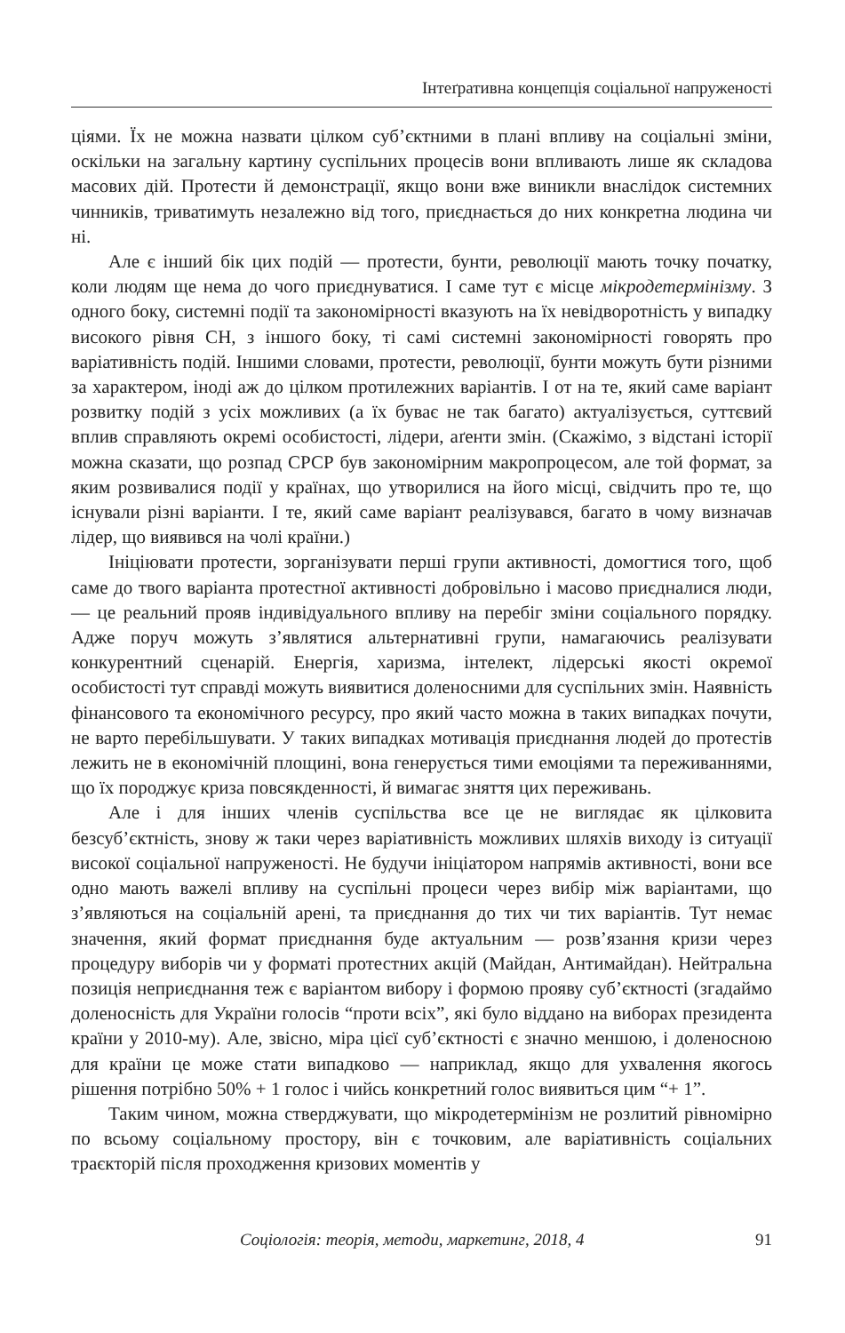Інтеґративна концепція соціальної напруженості
ціями. Їх не можна назвати цілком суб’єктними в плані впливу на соціальні зміни, оскільки на загальну картину суспільних процесів вони впливають лише як складова масових дій. Протести й демонстрації, якщо вони вже виникли внаслідок системних чинників, триватимуть незалежно від того, приєднається до них конкретна людина чи ні.
Але є інший бік цих подій — протести, бунти, революції мають точку початку, коли людям ще нема до чого приєднуватися. І саме тут є місце мікродетермінізму. З одного боку, системні події та закономірності вказують на їх невідворотність у випадку високого рівня СН, з іншого боку, ті самі системні закономірності говорять про варіативність подій. Іншими словами, протести, революції, бунти можуть бути різними за характером, іноді аж до цілком протилежних варіантів. І от на те, який саме варіант розвитку подій з усіх можливих (а їх буває не так багато) актуалізується, суттєвий вплив справляють окремі особистості, лідери, аґенти змін. (Скажімо, з відстані історії можна сказати, що розпад СРСР був закономірним макропроцесом, але той формат, за яким розвивалися події у країнах, що утворилися на його місці, свідчить про те, що існували різні варіанти. І те, який саме варіант реалізувався, багато в чому визначав лідер, що виявився на чолі країни.)
Ініціювати протести, зорганізувати перші групи активності, домогтися того, щоб саме до твого варіанта протестної активності добровільно і масово приєдналися люди, — це реальний прояв індивідуального впливу на перебіг зміни соціального порядку. Адже поруч можуть з’являтися альтернативні групи, намагаючись реалізувати конкурентний сценарій. Енергія, харизма, інтелект, лідерські якості окремої особистості тут справді можуть виявитися доленосними для суспільних змін. Наявність фінансового та економічного ресурсу, про який часто можна в таких випадках почути, не варто перебільшувати. У таких випадках мотивація приєднання людей до протестів лежить не в економічній площині, вона генерується тими емоціями та переживаннями, що їх породжує криза повсякденності, й вимагає зняття цих переживань.
Але і для інших членів суспільства все це не виглядає як цілковита безсуб’єктність, знову ж таки через варіативність можливих шляхів виходу із ситуації високої соціальної напруженості. Не будучи ініціатором напрямів активності, вони все одно мають важелі впливу на суспільні процеси через вибір між варіантами, що з’являються на соціальній арені, та приєднання до тих чи тих варіантів. Тут немає значення, який формат приєднання буде актуальним — розв’язання кризи через процедуру виборів чи у форматі протестних акцій (Майдан, Антимайдан). Нейтральна позиція неприєднання теж є варіантом вибору і формою прояву суб’єктності (згадаймо доленосність для України голосів “проти всіх”, які було віддано на виборах президента країни у 2010-му). Але, звісно, міра цієї суб’єктності є значно меншою, і доленосною для країни це може стати випадково — наприклад, якщо для ухвалення якогось рішення потрібно 50% + 1 голос і чийсь конкретний голос виявиться цим “+ 1”.
Таким чином, можна стверджувати, що мікродетермінізм не розлитий рівномірно по всьому соціальному простору, він є точковим, але варіативність соціальних траєкторій після проходження кризових моментів у
Соціологія: теорія, методи, маркетинг, 2018, 4 91